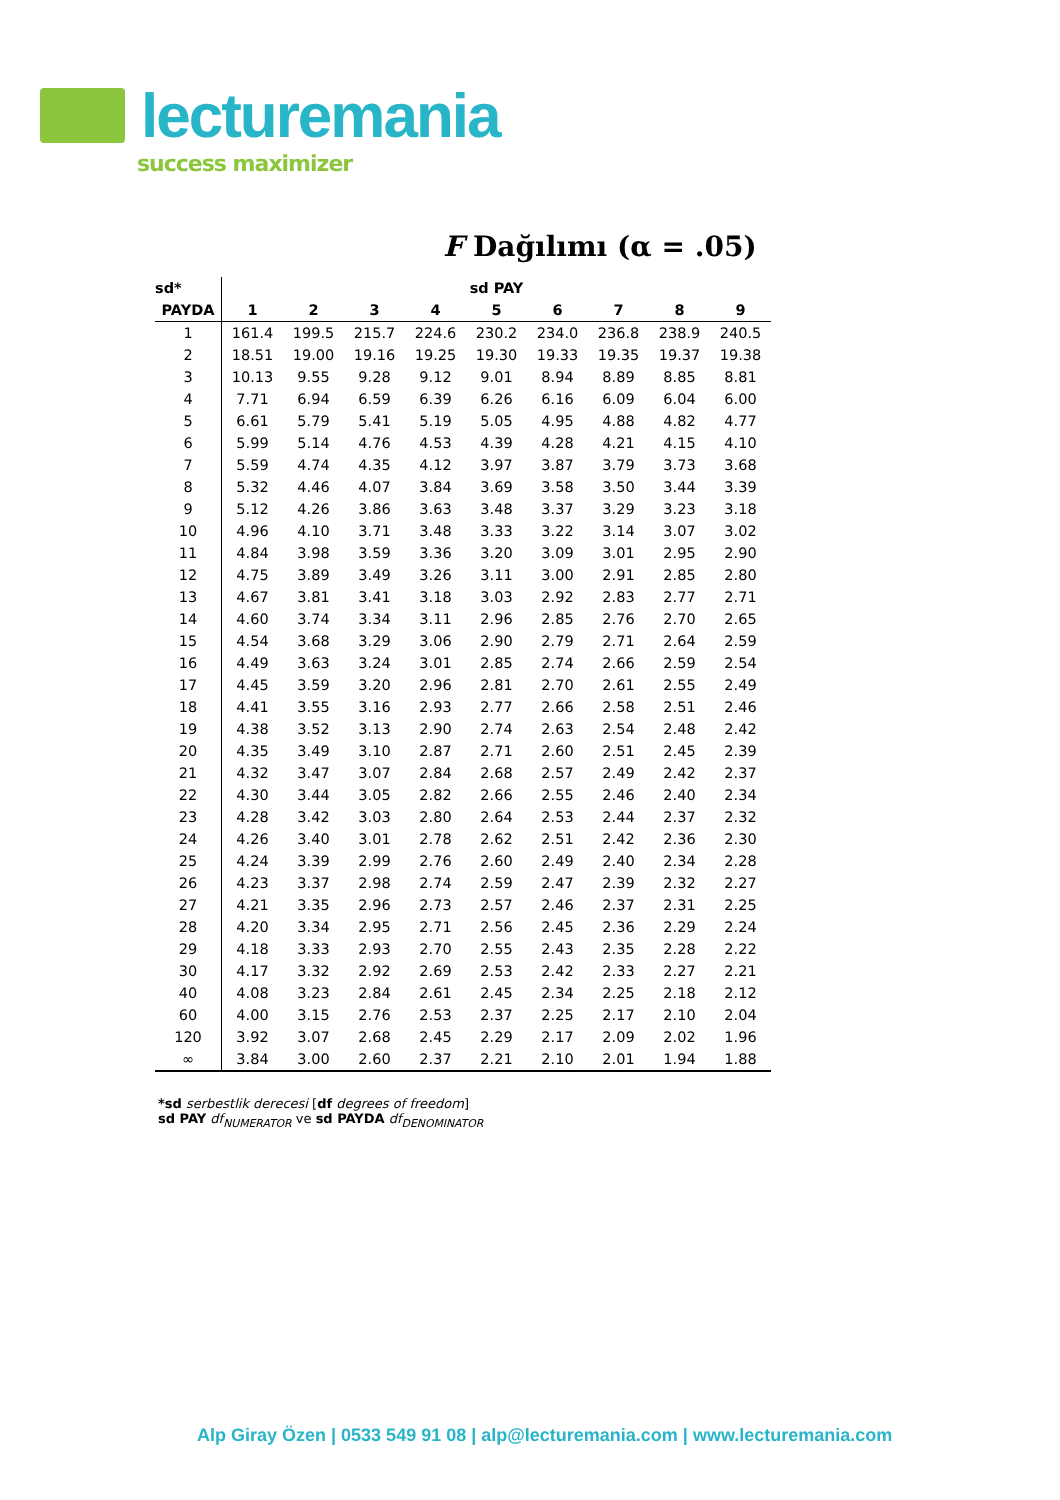lecturemania
success maximizer
F Dağılımı (α = .05)
| sd* | sd PAY | | | | | | | | |
| --- | --- | --- | --- | --- | --- | --- | --- | --- | --- |
| PAYDA | 1 | 2 | 3 | 4 | 5 | 6 | 7 | 8 | 9 |
| 1 | 161.4 | 199.5 | 215.7 | 224.6 | 230.2 | 234.0 | 236.8 | 238.9 | 240.5 |
| 2 | 18.51 | 19.00 | 19.16 | 19.25 | 19.30 | 19.33 | 19.35 | 19.37 | 19.38 |
| 3 | 10.13 | 9.55 | 9.28 | 9.12 | 9.01 | 8.94 | 8.89 | 8.85 | 8.81 |
| 4 | 7.71 | 6.94 | 6.59 | 6.39 | 6.26 | 6.16 | 6.09 | 6.04 | 6.00 |
| 5 | 6.61 | 5.79 | 5.41 | 5.19 | 5.05 | 4.95 | 4.88 | 4.82 | 4.77 |
| 6 | 5.99 | 5.14 | 4.76 | 4.53 | 4.39 | 4.28 | 4.21 | 4.15 | 4.10 |
| 7 | 5.59 | 4.74 | 4.35 | 4.12 | 3.97 | 3.87 | 3.79 | 3.73 | 3.68 |
| 8 | 5.32 | 4.46 | 4.07 | 3.84 | 3.69 | 3.58 | 3.50 | 3.44 | 3.39 |
| 9 | 5.12 | 4.26 | 3.86 | 3.63 | 3.48 | 3.37 | 3.29 | 3.23 | 3.18 |
| 10 | 4.96 | 4.10 | 3.71 | 3.48 | 3.33 | 3.22 | 3.14 | 3.07 | 3.02 |
| 11 | 4.84 | 3.98 | 3.59 | 3.36 | 3.20 | 3.09 | 3.01 | 2.95 | 2.90 |
| 12 | 4.75 | 3.89 | 3.49 | 3.26 | 3.11 | 3.00 | 2.91 | 2.85 | 2.80 |
| 13 | 4.67 | 3.81 | 3.41 | 3.18 | 3.03 | 2.92 | 2.83 | 2.77 | 2.71 |
| 14 | 4.60 | 3.74 | 3.34 | 3.11 | 2.96 | 2.85 | 2.76 | 2.70 | 2.65 |
| 15 | 4.54 | 3.68 | 3.29 | 3.06 | 2.90 | 2.79 | 2.71 | 2.64 | 2.59 |
| 16 | 4.49 | 3.63 | 3.24 | 3.01 | 2.85 | 2.74 | 2.66 | 2.59 | 2.54 |
| 17 | 4.45 | 3.59 | 3.20 | 2.96 | 2.81 | 2.70 | 2.61 | 2.55 | 2.49 |
| 18 | 4.41 | 3.55 | 3.16 | 2.93 | 2.77 | 2.66 | 2.58 | 2.51 | 2.46 |
| 19 | 4.38 | 3.52 | 3.13 | 2.90 | 2.74 | 2.63 | 2.54 | 2.48 | 2.42 |
| 20 | 4.35 | 3.49 | 3.10 | 2.87 | 2.71 | 2.60 | 2.51 | 2.45 | 2.39 |
| 21 | 4.32 | 3.47 | 3.07 | 2.84 | 2.68 | 2.57 | 2.49 | 2.42 | 2.37 |
| 22 | 4.30 | 3.44 | 3.05 | 2.82 | 2.66 | 2.55 | 2.46 | 2.40 | 2.34 |
| 23 | 4.28 | 3.42 | 3.03 | 2.80 | 2.64 | 2.53 | 2.44 | 2.37 | 2.32 |
| 24 | 4.26 | 3.40 | 3.01 | 2.78 | 2.62 | 2.51 | 2.42 | 2.36 | 2.30 |
| 25 | 4.24 | 3.39 | 2.99 | 2.76 | 2.60 | 2.49 | 2.40 | 2.34 | 2.28 |
| 26 | 4.23 | 3.37 | 2.98 | 2.74 | 2.59 | 2.47 | 2.39 | 2.32 | 2.27 |
| 27 | 4.21 | 3.35 | 2.96 | 2.73 | 2.57 | 2.46 | 2.37 | 2.31 | 2.25 |
| 28 | 4.20 | 3.34 | 2.95 | 2.71 | 2.56 | 2.45 | 2.36 | 2.29 | 2.24 |
| 29 | 4.18 | 3.33 | 2.93 | 2.70 | 2.55 | 2.43 | 2.35 | 2.28 | 2.22 |
| 30 | 4.17 | 3.32 | 2.92 | 2.69 | 2.53 | 2.42 | 2.33 | 2.27 | 2.21 |
| 40 | 4.08 | 3.23 | 2.84 | 2.61 | 2.45 | 2.34 | 2.25 | 2.18 | 2.12 |
| 60 | 4.00 | 3.15 | 2.76 | 2.53 | 2.37 | 2.25 | 2.17 | 2.10 | 2.04 |
| 120 | 3.92 | 3.07 | 2.68 | 2.45 | 2.29 | 2.17 | 2.09 | 2.02 | 1.96 |
| ∞ | 3.84 | 3.00 | 2.60 | 2.37 | 2.21 | 2.10 | 2.01 | 1.94 | 1.88 |
*sd serbestlik derecesi [df degrees of freedom]
sd PAY df<sub>NUMERATOR</sub> ve sd PAYDA df<sub>DENOMINATOR</sub>
Alp Giray Özen | 0533 549 91 08 | alp@lecturemania.com | www.lecturemania.com